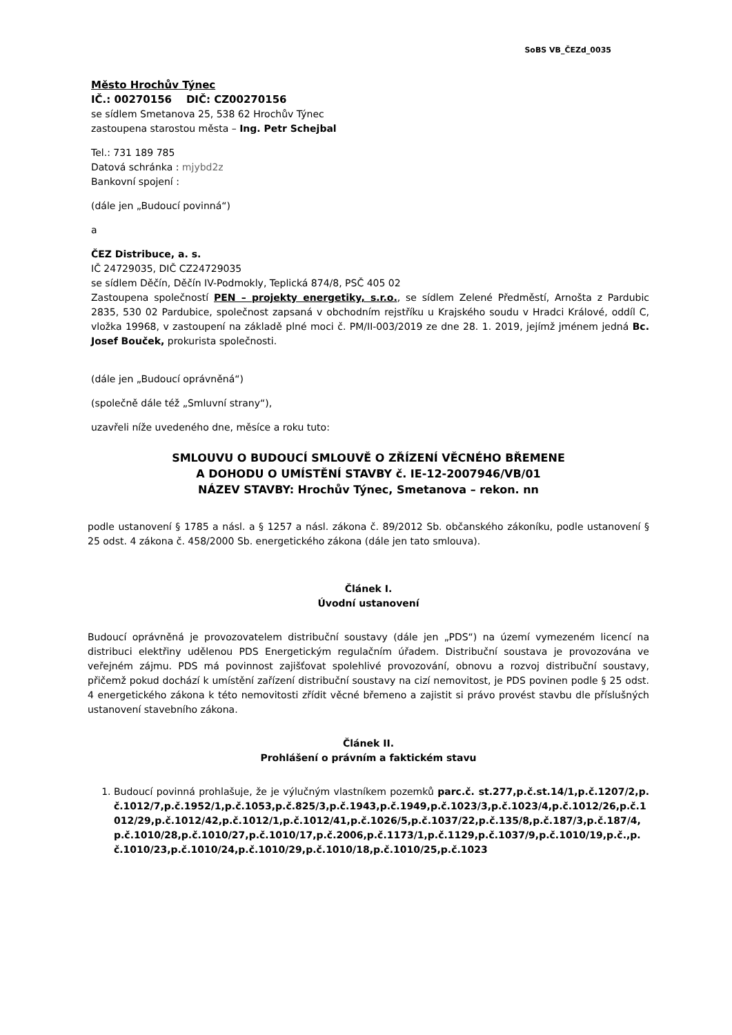SoBS VB_ČEZd_0035
Město Hrochův Týnec
IČ.: 00270156 DIČ: CZ00270156
se sídlem Smetanova 25, 538 62 Hrochův Týnec
zastoupena starostou města – Ing. Petr Schejbal
Tel.: 731 189 785
Datová schránka : mjybd2z
Bankovní spojení :
(dále jen „Budoucí povinná“)
a
ČEZ Distribuce, a. s.
IČ 24729035, DIČ CZ24729035
se sídlem Děčín, Děčín IV-Podmokly, Teplická 874/8, PSČ 405 02
Zastoupena společností PEN – projekty energetiky, s.r.o., se sídlem Zelené Předměstí, Arnošta z Pardubic 2835, 530 02 Pardubice, společnost zapsaná v obchodním rejstříku u Krajského soudu v Hradci Králové, oddíl C, vložka 19968, v zastoupení na základě plné moci č. PM/II-003/2019 ze dne 28. 1. 2019, jejímž jménem jedná Bc. Josef Bouček, prokurista společnosti.
(dále jen „Budoucí oprávněná“)
(společně dále též „Smluvní strany“),
uzavřeli níže uvedeného dne, měsíce a roku tuto:
SMLOUVU O BUDOUCÍ SMLOUVĚ O ZŘÍZENÍ VĚCNÉHO BŘEMENE
A DOHODU O UMÍSTĚNÍ STAVBY č. IE-12-2007946/VB/01
NÁZEV STAVBY: Hrochův Týnec, Smetanova – rekon. nn
podle ustanovení § 1785 a násl. a § 1257 a násl. zákona č. 89/2012 Sb. občanského zákoníku, podle ustanovení § 25 odst. 4 zákona č. 458/2000 Sb. energetického zákona (dále jen tato smlouva).
Článek I.
Úvodní ustanovení
Budoucí oprávněná je provozovatelem distribuční soustavy (dále jen „PDS“) na území vymezeném licencí na distribuci elektřiny udělenou PDS Energetickým regulačním úřadem. Distribuční soustava je provozována ve veřejném zájmu. PDS má povinnost zajišťovat spolehlivé provozování, obnovu a rozvoj distribuční soustavy, přičemž pokud dochází k umístění zařízení distribuční soustavy na cizí nemovitost, je PDS povinen podle § 25 odst. 4 energetického zákona k této nemovitosti zřídit věcné břemeno a zajistit si právo provést stavbu dle příslušných ustanovení stavebního zákona.
Článek II.
Prohlášení o právním a faktickém stavu
1. Budoucí povinná prohlašuje, že je výlučným vlastníkem pozemků parc.č. st.277,p.č.st.14/1,p.č.1207/2,p.č.1012/7,p.č.1952/1,p.č.1053,p.č.825/3,p.č.1943,p.č.1949,p.č.1023/3,p.č.1023/4,p.č.1012/26,p.č.1012/29,p.č.1012/42,p.č.1012/1,p.č.1012/41,p.č.1026/5,p.č.1037/22,p.č.135/8,p.č.187/3,p.č.187/4, p.č.1010/28,p.č.1010/27,p.č.1010/17,p.č.2006,p.č.1173/1,p.č.1129,p.č.1037/9,p.č.1010/19,p.č.,p.č.1010/23,p.č.1010/24,p.č.1010/29,p.č.1010/18,p.č.1010/25,p.č.1023